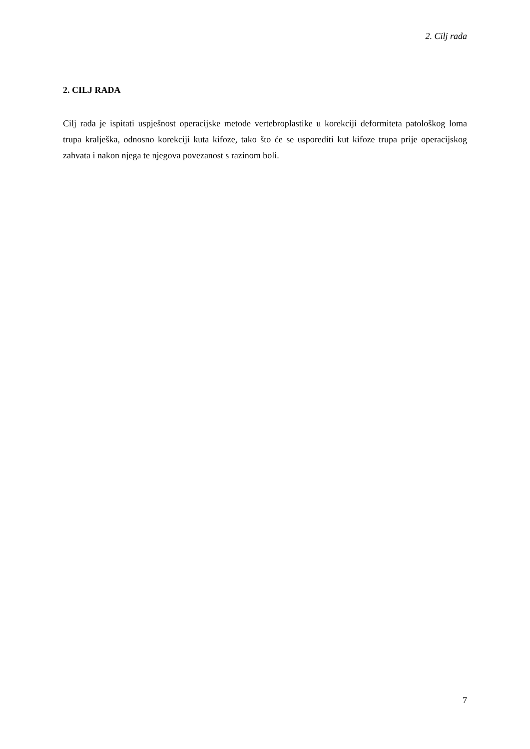2. Cilj rada
2. CILJ RADA
Cilj rada je ispitati uspješnost operacijske metode vertebroplastike u korekciji deformiteta patološkog loma trupa kralješka, odnosno korekciji kuta kifoze, tako što će se usporediti kut kifoze trupa prije operacijskog zahvata i nakon njega te njegova povezanost s razinom boli.
7